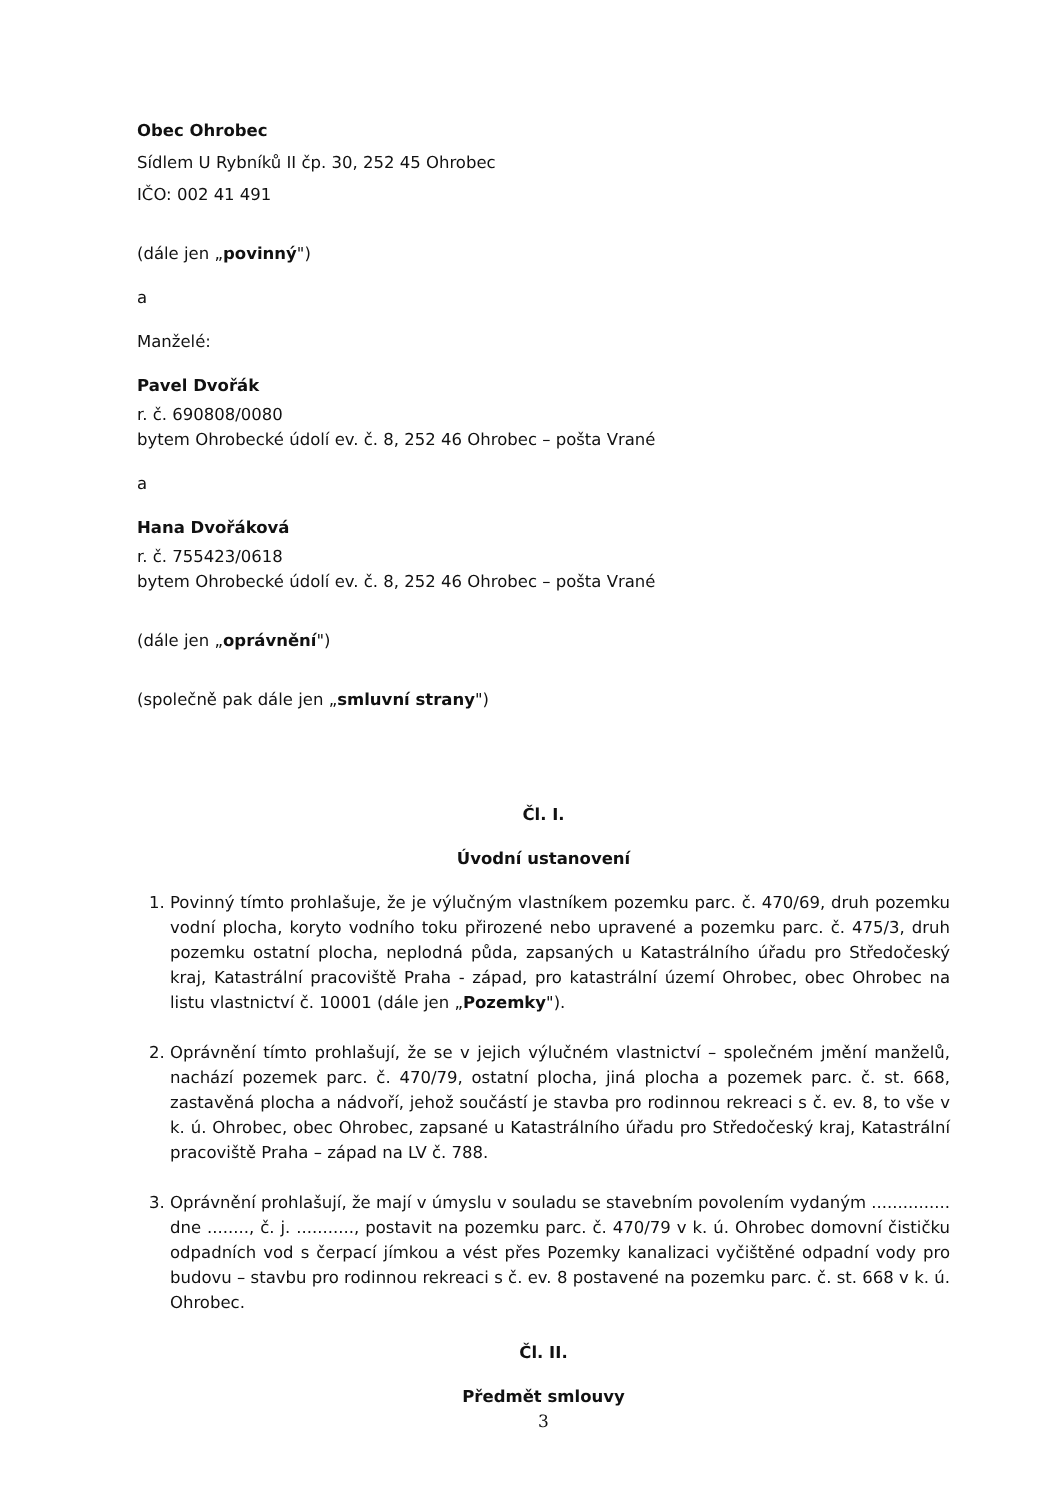Obec Ohrobec
Sídlem U Rybníků II čp. 30, 252 45 Ohrobec
IČO: 002 41 491
(dále jen „povinný")
a
Manželé:
Pavel Dvořák
r. č. 690808/0080
bytem Ohrobecké údolí ev. č. 8, 252 46 Ohrobec – pošta Vrané
a
Hana Dvořáková
r. č. 755423/0618
bytem Ohrobecké údolí ev. č. 8, 252 46 Ohrobec – pošta Vrané
(dále jen „oprávnění")
(společně pak dále jen „smluvní strany")
Čl. I.
Úvodní ustanovení
1. Povinný tímto prohlašuje, že je výlučným vlastníkem pozemku parc. č. 470/69, druh pozemku vodní plocha, koryto vodního toku přirozené nebo upravené a pozemku parc. č. 475/3, druh pozemku ostatní plocha, neplodná půda, zapsaných u Katastrálního úřadu pro Středočeský kraj, Katastrální pracoviště Praha - západ, pro katastrální území Ohrobec, obec Ohrobec na listu vlastnictví č. 10001 (dále jen „Pozemky").
2. Oprávnění tímto prohlašují, že se v jejich výlučném vlastnictví – společném jmění manželů, nachází pozemek parc. č. 470/79, ostatní plocha, jiná plocha a pozemek parc. č. st. 668, zastavěná plocha a nádvoří, jehož součástí je stavba pro rodinnou rekreaci s č. ev. 8, to vše v k. ú. Ohrobec, obec Ohrobec, zapsané u Katastrálního úřadu pro Středočeský kraj, Katastrální pracoviště Praha – západ na LV č. 788.
3. Oprávnění prohlašují, že mají v úmyslu v souladu se stavebním povolením vydaným ............... dne ........, č. j. ..........., postavit na pozemku parc. č. 470/79 v k. ú. Ohrobec domovní čističku odpadních vod s čerpací jímkou a vést přes Pozemky kanalizaci vyčištěné odpadní vody pro budovu – stavbu pro rodinnou rekreaci s č. ev. 8 postavené na pozemku parc. č. st. 668 v k. ú. Ohrobec.
Čl. II.
Předmět smlouvy
3